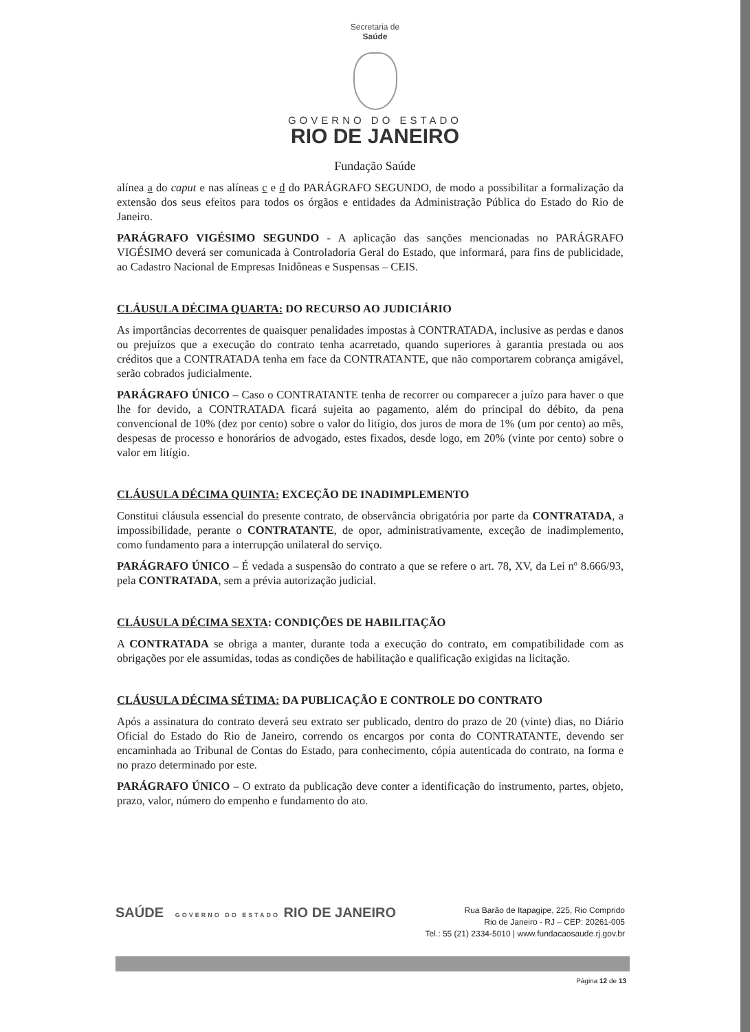Secretaria de
Saúde
GOVERNO DO ESTADO
RIO DE JANEIRO
Fundação Saúde
alínea a do caput e nas alíneas c e d do PARÁGRAFO SEGUNDO, de modo a possibilitar a formalização da extensão dos seus efeitos para todos os órgãos e entidades da Administração Pública do Estado do Rio de Janeiro.
PARÁGRAFO VIGÉSIMO SEGUNDO - A aplicação das sanções mencionadas no PARÁGRAFO VIGÉSIMO deverá ser comunicada à Controladoria Geral do Estado, que informará, para fins de publicidade, ao Cadastro Nacional de Empresas Inidôneas e Suspensas – CEIS.
CLÁUSULA DÉCIMA QUARTA: DO RECURSO AO JUDICIÁRIO
As importâncias decorrentes de quaisquer penalidades impostas à CONTRATADA, inclusive as perdas e danos ou prejuízos que a execução do contrato tenha acarretado, quando superiores à garantia prestada ou aos créditos que a CONTRATADA tenha em face da CONTRATANTE, que não comportarem cobrança amigável, serão cobrados judicialmente.
PARÁGRAFO ÚNICO – Caso o CONTRATANTE tenha de recorrer ou comparecer a juízo para haver o que lhe for devido, a CONTRATADA ficará sujeita ao pagamento, além do principal do débito, da pena convencional de 10% (dez por cento) sobre o valor do litígio, dos juros de mora de 1% (um por cento) ao mês, despesas de processo e honorários de advogado, estes fixados, desde logo, em 20% (vinte por cento) sobre o valor em litígio.
CLÁUSULA DÉCIMA QUINTA: EXCEÇÃO DE INADIMPLEMENTO
Constitui cláusula essencial do presente contrato, de observância obrigatória por parte da CONTRATADA, a impossibilidade, perante o CONTRATANTE, de opor, administrativamente, exceção de inadimplemento, como fundamento para a interrupção unilateral do serviço.
PARÁGRAFO ÚNICO – É vedada a suspensão do contrato a que se refere o art. 78, XV, da Lei nº 8.666/93, pela CONTRATADA, sem a prévia autorização judicial.
CLÁUSULA DÉCIMA SEXTA: CONDIÇÕES DE HABILITAÇÃO
A CONTRATADA se obriga a manter, durante toda a execução do contrato, em compatibilidade com as obrigações por ele assumidas, todas as condições de habilitação e qualificação exigidas na licitação.
CLÁUSULA DÉCIMA SÉTIMA: DA PUBLICAÇÃO E CONTROLE DO CONTRATO
Após a assinatura do contrato deverá seu extrato ser publicado, dentro do prazo de 20 (vinte) dias, no Diário Oficial do Estado do Rio de Janeiro, correndo os encargos por conta do CONTRATANTE, devendo ser encaminhada ao Tribunal de Contas do Estado, para conhecimento, cópia autenticada do contrato, na forma e no prazo determinado por este.
PARÁGRAFO ÚNICO – O extrato da publicação deve conter a identificação do instrumento, partes, objeto, prazo, valor, número do empenho e fundamento do ato.
SAÚDE GOVERNO DO ESTADO RIO DE JANEIRO
Rua Barão de Itapagipe, 225, Rio Comprido
Rio de Janeiro - RJ – CEP: 20261-005
Tel.: 55 (21) 2334-5010 | www.fundacaosaude.rj.gov.br
Página 12 de 13